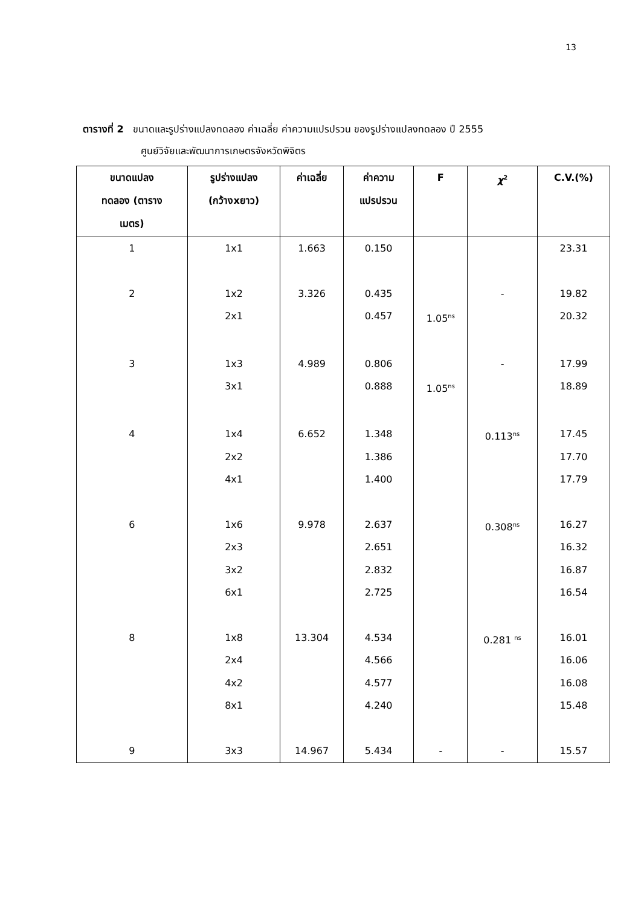13
ตารางที่ 2 ขนาดและรูปร่างแปลงทดลอง ค่าเฉลี่ย ค่าความแปรปรวน ของรูปร่างแปลงทดลอง ปี 2555
ศูนย์วิจัยและพัฒนาการเกษตรจังหวัดพิจิตร
| ขนาดแปลง ทดลอง (ตาราง เมตร) | รูปร่างแปลง (กว้างxยาว) | ค่าเฉลี่ย | ค่าความ แปรปรวน | F | χ<sup>2</sup> | C.V.(%) |
| --- | --- | --- | --- | --- | --- | --- |
| 1 | 1x1 | 1.663 | 0.150 | | | 23.31 |
| 2 | 1x2 2x1 | 3.326 | 0.435 0.457 | 1.05<sup>ns</sup> | - | 19.82 20.32 |
| 3 | 1x3 3x1 | 4.989 | 0.806 0.888 | 1.05<sup>ns</sup> | - | 17.99 18.89 |
| 4 | 1x4 2x2 4x1 | 6.652 | 1.348 1.386 1.400 | | 0.113<sup>ns</sup> | 17.45 17.70 17.79 |
| 6 | 1x6 2x3 3x2 6x1 | 9.978 | 2.637 2.651 2.832 2.725 | | 0.308<sup>ns</sup> | 16.27 16.32 16.87 16.54 |
| 8 | 1x8 2x4 4x2 8x1 | 13.304 | 4.534 4.566 4.577 4.240 | | 0.281 <sup>ns</sup> | 16.01 16.06 16.08 15.48 |
| 9 | 3x3 | 14.967 | 5.434 | - | - | 15.57 |